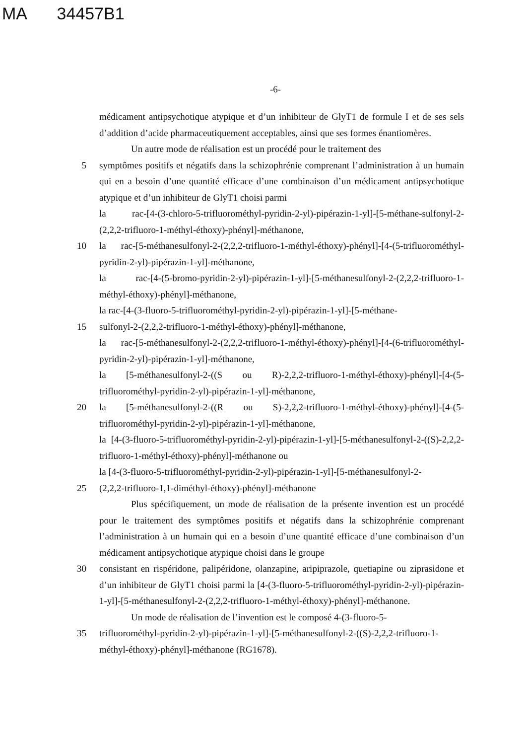MA 34457B1
-6-
médicament antipsychotique atypique et d’un inhibiteur de GlyT1 de formule I et de ses sels d’addition d’acide pharmaceutiquement acceptables, ainsi que ses formes énantiomères.
Un autre mode de réalisation est un procédé pour le traitement des
5 symptômes positifs et négatifs dans la schizophrénie comprenant l’administration à un humain qui en a besoin d’une quantité efficace d’une combinaison d’un médicament antipsychotique atypique et d’un inhibiteur de GlyT1 choisi parmi
la rac-[4-(3-chloro-5-trifluorométhyl-pyridin-2-yl)-pipérazin-1-yl]-[5-méthane-sulfonyl-2-(2,2,2-trifluoro-1-méthyl-éthoxy)-phényl]-méthanone,
10 la rac-[5-méthanesulfonyl-2-(2,2,2-trifluoro-1-méthyl-éthoxy)-phényl]-[4-(5-trifluorométhyl-pyridin-2-yl)-pipérazin-1-yl]-méthanone,
la rac-[4-(5-bromo-pyridin-2-yl)-pipérazin-1-yl]-[5-méthanesulfonyl-2-(2,2,2-trifluoro-1-méthyl-éthoxy)-phényl]-méthanone,
la rac-[4-(3-fluoro-5-trifluorométhyl-pyridin-2-yl)-pipérazin-1-yl]-[5-méthane-
15 sulfonyl-2-(2,2,2-trifluoro-1-méthyl-éthoxy)-phényl]-méthanone,
la rac-[5-méthanesulfonyl-2-(2,2,2-trifluoro-1-méthyl-éthoxy)-phényl]-[4-(6-trifluorométhyl-pyridin-2-yl)-pipérazin-1-yl]-méthanone,
la [5-méthanesulfonyl-2-((S ou R)-2,2,2-trifluoro-1-méthyl-éthoxy)-phényl]-[4-(5-trifluorométhyl-pyridin-2-yl)-pipérazin-1-yl]-méthanone,
20 la [5-méthanesulfonyl-2-((R ou S)-2,2,2-trifluoro-1-méthyl-éthoxy)-phényl]-[4-(5-trifluorométhyl-pyridin-2-yl)-pipérazin-1-yl]-méthanone,
la [4-(3-fluoro-5-trifluorométhyl-pyridin-2-yl)-pipérazin-1-yl]-[5-méthanesulfonyl-2-((S)-2,2,2-trifluoro-1-méthyl-éthoxy)-phényl]-méthanone ou
la [4-(3-fluoro-5-trifluorométhyl-pyridin-2-yl)-pipérazin-1-yl]-[5-méthanesulfonyl-2-
25 (2,2,2-trifluoro-1,1-diméthyl-éthoxy)-phényl]-méthanone
Plus spécifiquement, un mode de réalisation de la présente invention est un procédé pour le traitement des symptômes positifs et négatifs dans la schizophrénie comprenant l’administration à un humain qui en a besoin d’une quantité efficace d’une combinaison d’un médicament antipsychotique atypique choisi dans le groupe
30 consistant en rispéridone, palipéridone, olanzapine, aripiprazole, quetiapine ou ziprasidone et d’un inhibiteur de GlyT1 choisi parmi la [4-(3-fluoro-5-trifluorométhyl-pyridin-2-yl)-pipérazin-1-yl]-[5-méthanesulfonyl-2-(2,2,2-trifluoro-1-méthyl-éthoxy)-phényl]-méthanone.
Un mode de réalisation de l’invention est le composé 4-(3-fluoro-5-
35 trifluorométhyl-pyridin-2-yl)-pipérazin-1-yl]-[5-méthanesulfonyl-2-((S)-2,2,2-trifluoro-1-méthyl-éthoxy)-phényl]-méthanone (RG1678).